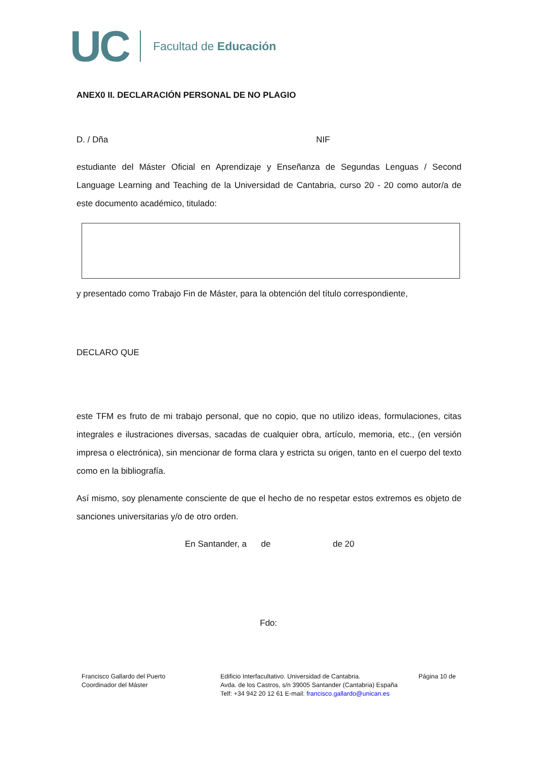UC Facultad de Educación
ANEX0 II. DECLARACIÓN PERSONAL DE NO PLAGIO
D. / Dña NIF
estudiante del Máster Oficial en Aprendizaje y Enseñanza de Segundas Lenguas / Second Language Learning and Teaching de la Universidad de Cantabria, curso 20 - 20 como autor/a de este documento académico, titulado:
y presentado como Trabajo Fin de Máster, para la obtención del título correspondiente,
DECLARO QUE
este TFM es fruto de mi trabajo personal, que no copio, que no utilizo ideas, formulaciones, citas integrales e ilustraciones diversas, sacadas de cualquier obra, artículo, memoria, etc., (en versión impresa o electrónica), sin mencionar de forma clara y estricta su origen, tanto en el cuerpo del texto como en la bibliografía.
Así mismo, soy plenamente consciente de que el hecho de no respetar estos extremos es objeto de sanciones universitarias y/o de otro orden.
En Santander, a de de 20
Fdo:
Francisco Gallardo del Puerto
Coordinador del Máster
Edificio Interfacultativo. Universidad de Cantabria.
Avda. de los Castros, s/n 39005 Santander (Cantabria) España
Telf: +34 942 20 12 61 E-mail: francisco.gallardo@unican.es
Página 10 de